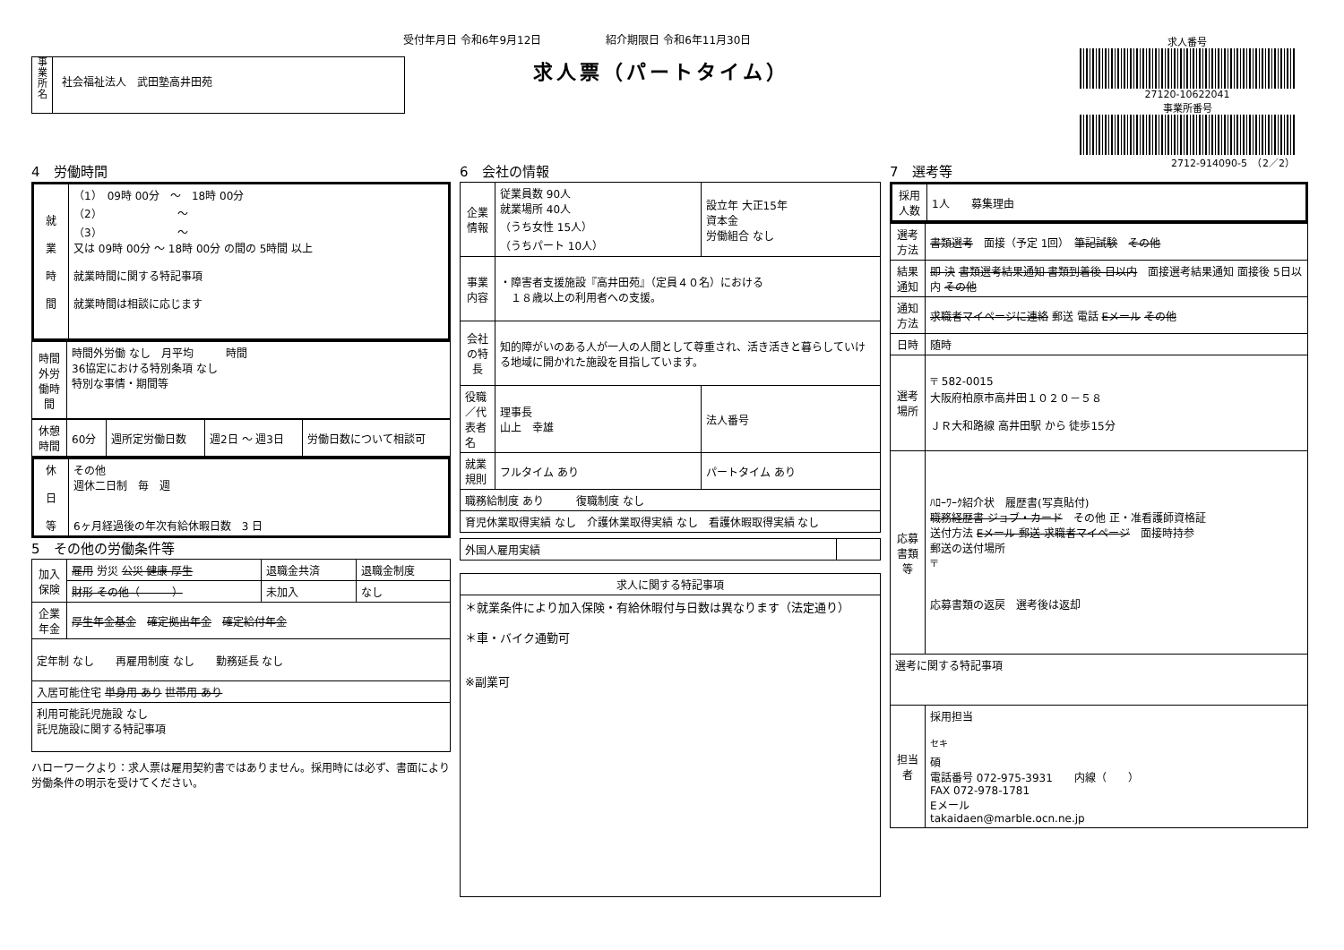受付年月日 令和6年9月12日　　　　　　紹介期限日 令和6年11月30日
求人票（パートタイム）
事
業
所
名
社会福祉法人　武田塾高井田苑
求人番号
27120-10622041
事業所番号
2712-914090-5　（2／2）
4　労働時間
| 就 業 時 間 | （1） 09時 00分 ～ 18時 00分 （2） ～ （3） ～ 又は 09時 00分 ～ 18時 00分 の間の 5時間 以上 就業時間に関する特記事項 就業時間は相談に応じます |
| 時間外労働時間 | 時間外労働 なし 月平均 時間 36協定における特別条項 なし 特別な事情・期間等 |
| 休憩時間 | 60分 | 週所定労働日数 | 週2日 ～ 週3日 | 労働日数について相談可 |
| 休 日 等 | その他 週休二日制 毎 週 6ヶ月経過後の年次有給休暇日数 3 日 |
5　その他の労働条件等
| 加入保険 | 雇用 労災 公災 健康 厚生 | 退職金共済 | 退職金制度 |
| | 財形 その他（ ） | 未加入 | なし |
| 企業年金 | 厚生年金基金 確定拠出年金 確定給付年金 | | |
| 定年制 なし 再雇用制度 なし 勤務延長 なし | | | |
| 入居可能住宅 単身用 あり 世帯用 あり | | | |
| 利用可能託児施設 なし 託児施設に関する特記事項 | | | |
ハローワークより：求人票は雇用契約書ではありません。採用時には必ず、書面により労働条件の明示を受けてください。
6　会社の情報
| 企業情報 | 従業員数 90人 就業場所 40人 （うち女性 15人） （うちパート 10人） | 設立年 大正15年 資本金 労働組合 なし | |
| 事業内容 | ・障害者支援施設『高井田苑』（定員４０名）における １８歳以上の利用者への支援。 | | |
| 会社の特長 | 知的障がいのある人が一人の人間として尊重され、活き活きと暮らしていける地域に開かれた施設を目指しています。 | | |
| 役職／代表者名 | 理事長 山上 幸雄 | | 法人番号 |
| 就業規則 | フルタイム あり | | パートタイム あり |
| 職務給制度 あり 復職制度 なし | | | |
| 育児休業取得実績 なし 介護休業取得実績 なし 看護休暇取得実績 なし | | | |
| 外国人雇用実績 | |
| 求人に関する特記事項 |
| --- |
| ＊就業条件により加入保険・有給休暇付与日数は異なります（法定通り） ＊車・バイク通勤可 ※副業可 |
7　選考等
| 採用人数 | 1人 募集理由 |
| 選考方法 | 書類選考 面接（予定 1回） 筆記試験 その他 |
| 結果通知 | 即 決 書類選考結果通知 書類到着後 日以内 面接選考結果通知 面接後 5日以内 その他 |
| 通知方法 | 求職者マイページに連絡 郵送 電話 Eメール その他 |
| 日時 | 随時 |
| 選考場所 | 〒 582-0015 大阪府柏原市高井田１０２０－５８ ＪＲ大和路線 高井田駅 から 徒歩15分 |
| 応募書類等 | ﾊﾛｰﾜｰｸ紹介状 履歴書(写真貼付) 職務経歴書 ジョブ・カード その他 正・准看護師資格証 送付方法 Eメール 郵送 求職者マイページ 面接時持参 郵送の送付場所 〒 応募書類の返戻 選考後は返却 |
| 選考に関する特記事項 | |
| 担当者 | 採用担当 <sup>セキ</sup> 碩 電話番号 072-975-3931 内線（ ） FAX 072-978-1781 Eメール takaidaen@marble.ocn.ne.jp |